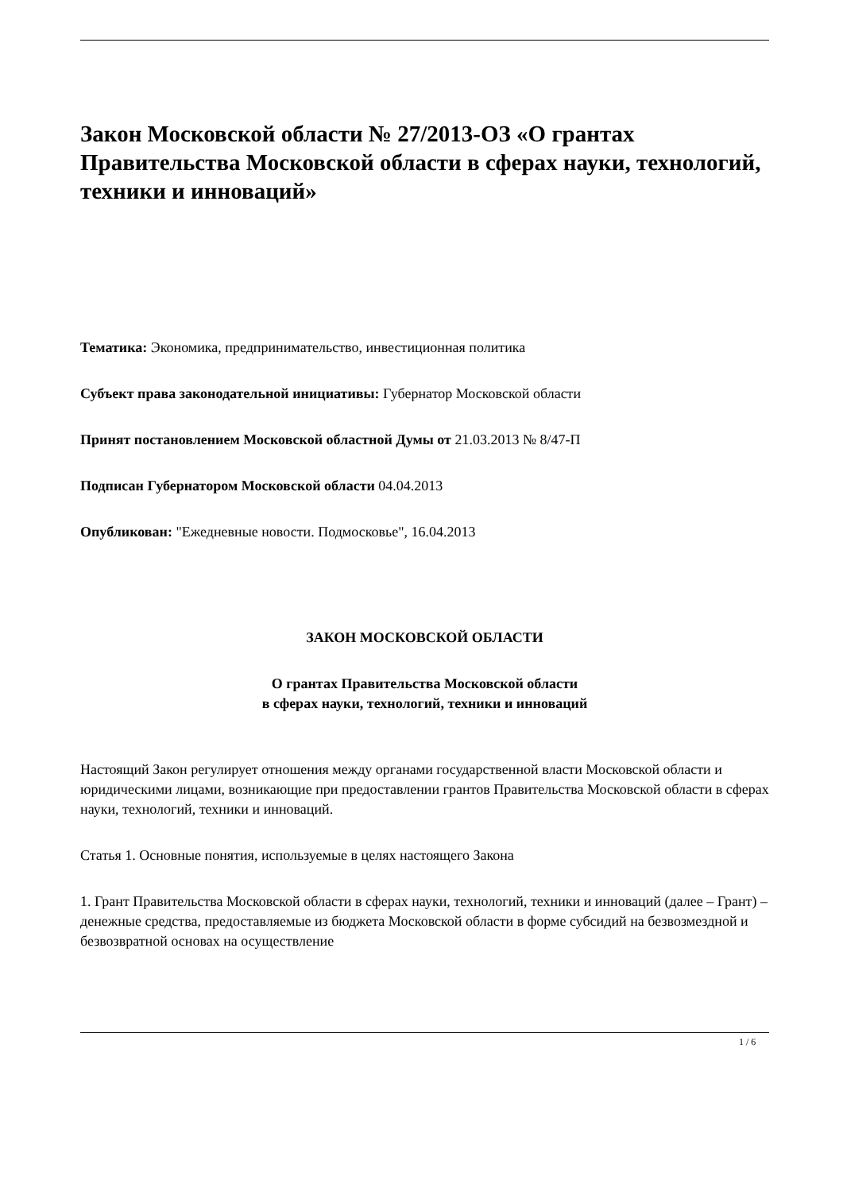Закон Московской области № 27/2013-ОЗ «О грантах Правительства Московской области в сферах науки, технологий, техники и инноваций»
Тематика: Экономика, предпринимательство, инвестиционная политика
Субъект права законодательной инициативы: Губернатор Московской области
Принят постановлением Московской областной Думы от 21.03.2013 № 8/47-П
Подписан Губернатором Московской области 04.04.2013
Опубликован: "Ежедневные новости. Подмосковье", 16.04.2013
ЗАКОН МОСКОВСКОЙ ОБЛАСТИ
О грантах Правительства Московской области
в сферах науки, технологий, техники и инноваций
Настоящий Закон регулирует отношения между органами государственной власти Московской области и юридическими лицами, возникающие при предоставлении грантов Правительства Московской области в сферах науки, технологий, техники и инноваций.
Статья 1. Основные понятия, используемые в целях настоящего Закона
1. Грант Правительства Московской области в сферах науки, технологий, техники и инноваций (далее – Грант) – денежные средства, предоставляемые из бюджета Московской области в форме субсидий на безвозмездной и безвозвратной основах на осуществление
1 / 6